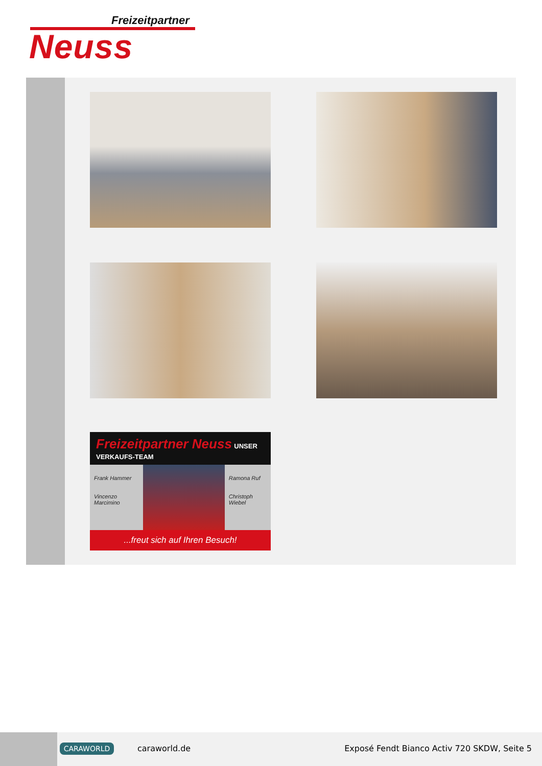Freizeitpartner
Neuss
Freizeitpartner Neuss UNSER VERKAUFS-TEAM
Frank Hammer
Vincenzo Marcimino
Ramona Ruf
Christoph Wiebel
...freut sich auf Ihren Besuch!
CARAWORLD caraworld.de
Exposé Fendt Bianco Activ 720 SKDW, Seite 5